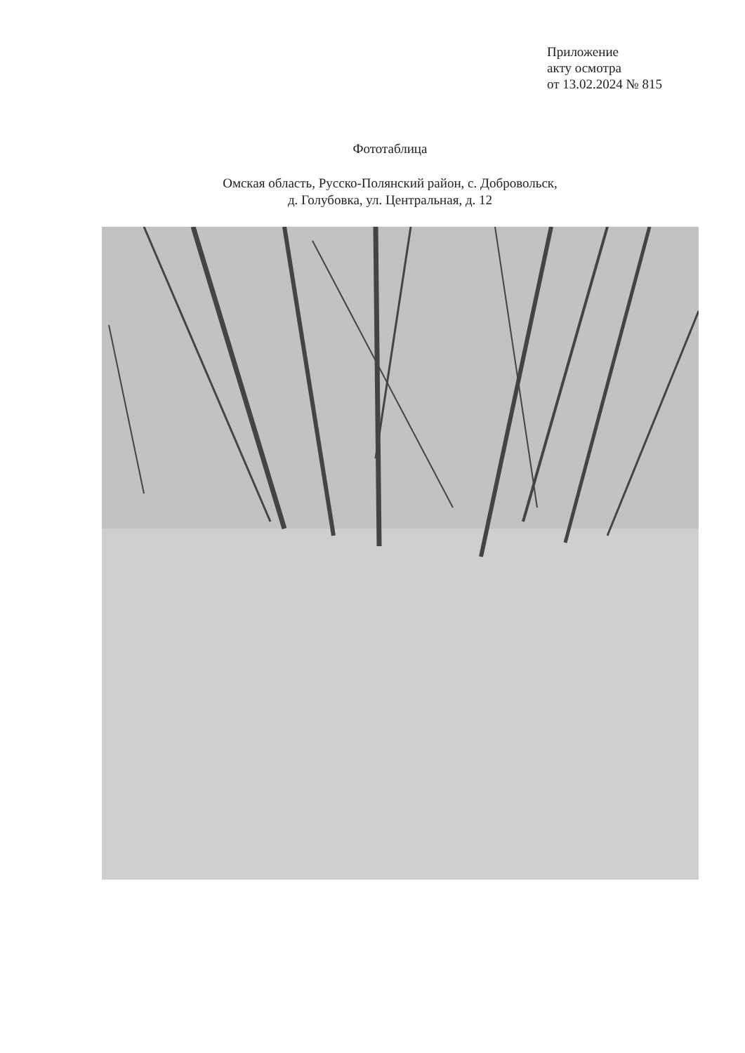Приложение
акту осмотра
от 13.02.2024 № 815
Фототаблица
Омская область, Русско-Полянский район, с. Добровольск,
д. Голубовка, ул. Центральная, д. 12